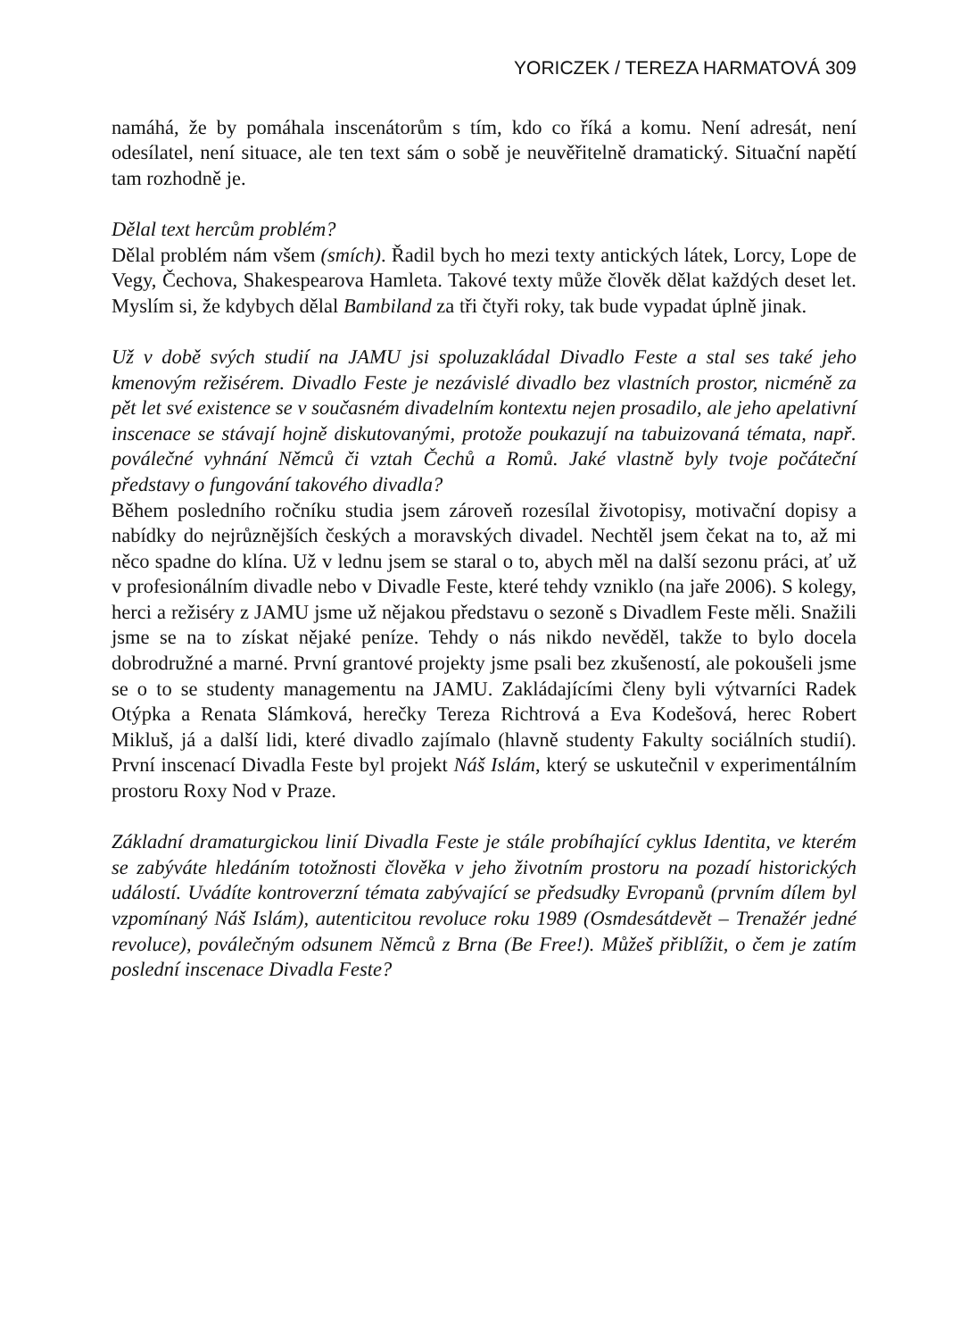YORICZEK / TEREZA HARMATOVÁ 309
namáhá, že by pomáhala inscenátorům s tím, kdo co říká a komu. Není adresát, není odesílatel, není situace, ale ten text sám o sobě je neuvěřitelně dramatický. Situační napětí tam rozhodně je.
Dělal text hercům problém?
Dělal problém nám všem (smích). Řadil bych ho mezi texty antických látek, Lorcy, Lope de Vegy, Čechova, Shakespearova Hamleta. Takové texty může člověk dělat každých deset let. Myslím si, že kdybych dělal Bambiland za tři čtyři roky, tak bude vypadat úplně jinak.
Už v době svých studií na JAMU jsi spoluzakládal Divadlo Feste a stal ses také jeho kmenovým režisérem. Divadlo Feste je nezávislé divadlo bez vlastních prostor, nicméně za pět let své existence se v současném divadelním kontextu nejen prosadilo, ale jeho apelativní inscenace se stávají hojně diskutovanými, protože poukazují na tabuizovaná témata, např. poválečné vyhnání Němců či vztah Čechů a Romů. Jaké vlastně byly tvoje počáteční představy o fungování takového divadla?
Během posledního ročníku studia jsem zároveň rozesílal životopisy, motivační dopisy a nabídky do nejrůznějších českých a moravských divadel. Nechtěl jsem čekat na to, až mi něco spadne do klína. Už v lednu jsem se staral o to, abych měl na další sezonu práci, ať už v profesionálním divadle nebo v Divadle Feste, které tehdy vzniklo (na jaře 2006). S kolegy, herci a režiséry z JAMU jsme už nějakou představu o sezoně s Divadlem Feste měli. Snažili jsme se na to získat nějaké peníze. Tehdy o nás nikdo nevěděl, takže to bylo docela dobrodružné a marné. První grantové projekty jsme psali bez zkušeností, ale pokoušeli jsme se o to se studenty managementu na JAMU. Zakládajícími členy byli výtvarníci Radek Otýpka a Renata Slámková, herečky Tereza Richtrová a Eva Kodešová, herec Robert Mikluš, já a další lidi, které divadlo zajímalo (hlavně studenty Fakulty sociálních studií). První inscenací Divadla Feste byl projekt Náš Islám, který se uskutečnil v experimentálním prostoru Roxy Nod v Praze.
Základní dramaturgickou linií Divadla Feste je stále probíhající cyklus Identita, ve kterém se zabýváte hledáním totožnosti člověka v jeho životním prostoru na pozadí historických událostí. Uvádíte kontroverzní témata zabývající se předsudky Evropanů (prvním dílem byl vzpomínaný Náš Islám), autenticitou revoluce roku 1989 (Osmdesátdevět – Trenažér jedné revoluce), poválečným odsunem Němců z Brna (Be Free!). Můžeš přiblížit, o čem je zatím poslední inscenace Divadla Feste?